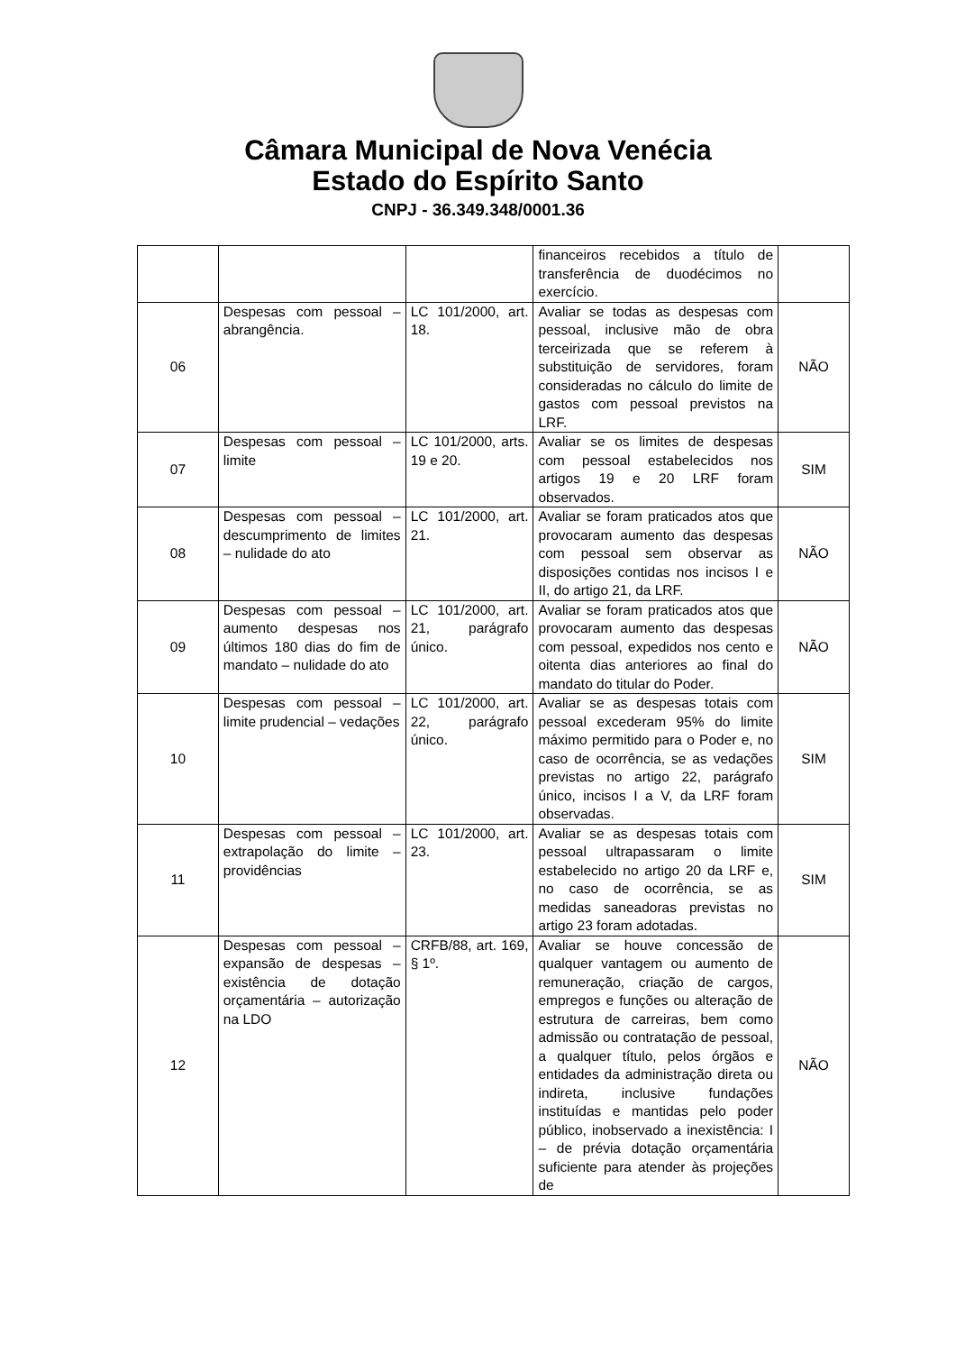Câmara Municipal de Nova Venécia
Estado do Espírito Santo
CNPJ - 36.349.348/0001.36
| | | | financeiros recebidos a título de transferência de duodécimos no exercício. | |
| 06 | Despesas com pessoal – abrangência. | LC 101/2000, art. 18. | Avaliar se todas as despesas com pessoal, inclusive mão de obra terceirizada que se referem à substituição de servidores, foram consideradas no cálculo do limite de gastos com pessoal previstos na LRF. | NÃO |
| 07 | Despesas com pessoal – limite | LC 101/2000, arts. 19 e 20. | Avaliar se os limites de despesas com pessoal estabelecidos nos artigos 19 e 20 LRF foram observados. | SIM |
| 08 | Despesas com pessoal – descumprimento de limites – nulidade do ato | LC 101/2000, art. 21. | Avaliar se foram praticados atos que provocaram aumento das despesas com pessoal sem observar as disposições contidas nos incisos I e II, do artigo 21, da LRF. | NÃO |
| 09 | Despesas com pessoal – aumento despesas nos últimos 180 dias do fim de mandato – nulidade do ato | LC 101/2000, art. 21, parágrafo único. | Avaliar se foram praticados atos que provocaram aumento das despesas com pessoal, expedidos nos cento e oitenta dias anteriores ao final do mandato do titular do Poder. | NÃO |
| 10 | Despesas com pessoal – limite prudencial – vedações | LC 101/2000, art. 22, parágrafo único. | Avaliar se as despesas totais com pessoal excederam 95% do limite máximo permitido para o Poder e, no caso de ocorrência, se as vedações previstas no artigo 22, parágrafo único, incisos I a V, da LRF foram observadas. | SIM |
| 11 | Despesas com pessoal – extrapolação do limite – providências | LC 101/2000, art. 23. | Avaliar se as despesas totais com pessoal ultrapassaram o limite estabelecido no artigo 20 da LRF e, no caso de ocorrência, se as medidas saneadoras previstas no artigo 23 foram adotadas. | SIM |
| 12 | Despesas com pessoal – expansão de despesas – existência de dotação orçamentária – autorização na LDO | CRFB/88, art. 169, § 1º. | Avaliar se houve concessão de qualquer vantagem ou aumento de remuneração, criação de cargos, empregos e funções ou alteração de estrutura de carreiras, bem como admissão ou contratação de pessoal, a qualquer título, pelos órgãos e entidades da administração direta ou indireta, inclusive fundações instituídas e mantidas pelo poder público, inobservado a inexistência: I – de prévia dotação orçamentária suficiente para atender às projeções de | NÃO |